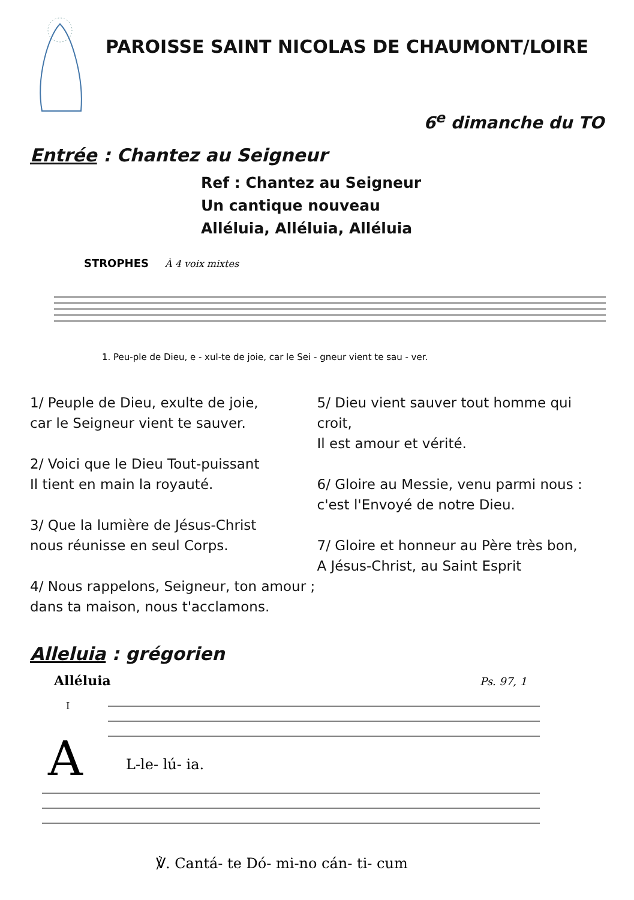PAROISSE SAINT NICOLAS DE CHAUMONT/LOIRE
6<sup>e</sup> dimanche du TO
Entrée : Chantez au Seigneur
Ref : Chantez au Seigneur
Un cantique nouveau
Alléluia, Alléluia, Alléluia
STROPHES
À 4 voix mixtes
1. Peu-ple de Dieu, e - xul-te de joie, car le Sei - gneur vient te sau - ver.
1/ Peuple de Dieu, exulte de joie,
car le Seigneur vient te sauver.
2/ Voici que le Dieu Tout-puissant
Il tient en main la royauté.
3/ Que la lumière de Jésus-Christ
nous réunisse en seul Corps.
4/ Nous rappelons, Seigneur, ton amour ;
dans ta maison, nous t'acclamons.
5/ Dieu vient sauver tout homme qui croit,
Il est amour et vérité.
6/ Gloire au Messie, venu parmi nous :
c'est l'Envoyé de notre Dieu.
7/ Gloire et honneur au Père très bon,
A Jésus-Christ, au Saint Esprit
Alleluia : grégorien
Alléluia
Ps. 97, 1
I
A
L-le- lú- ia.
℣. Cantá- te Dó- mi-no cán- ti- cum